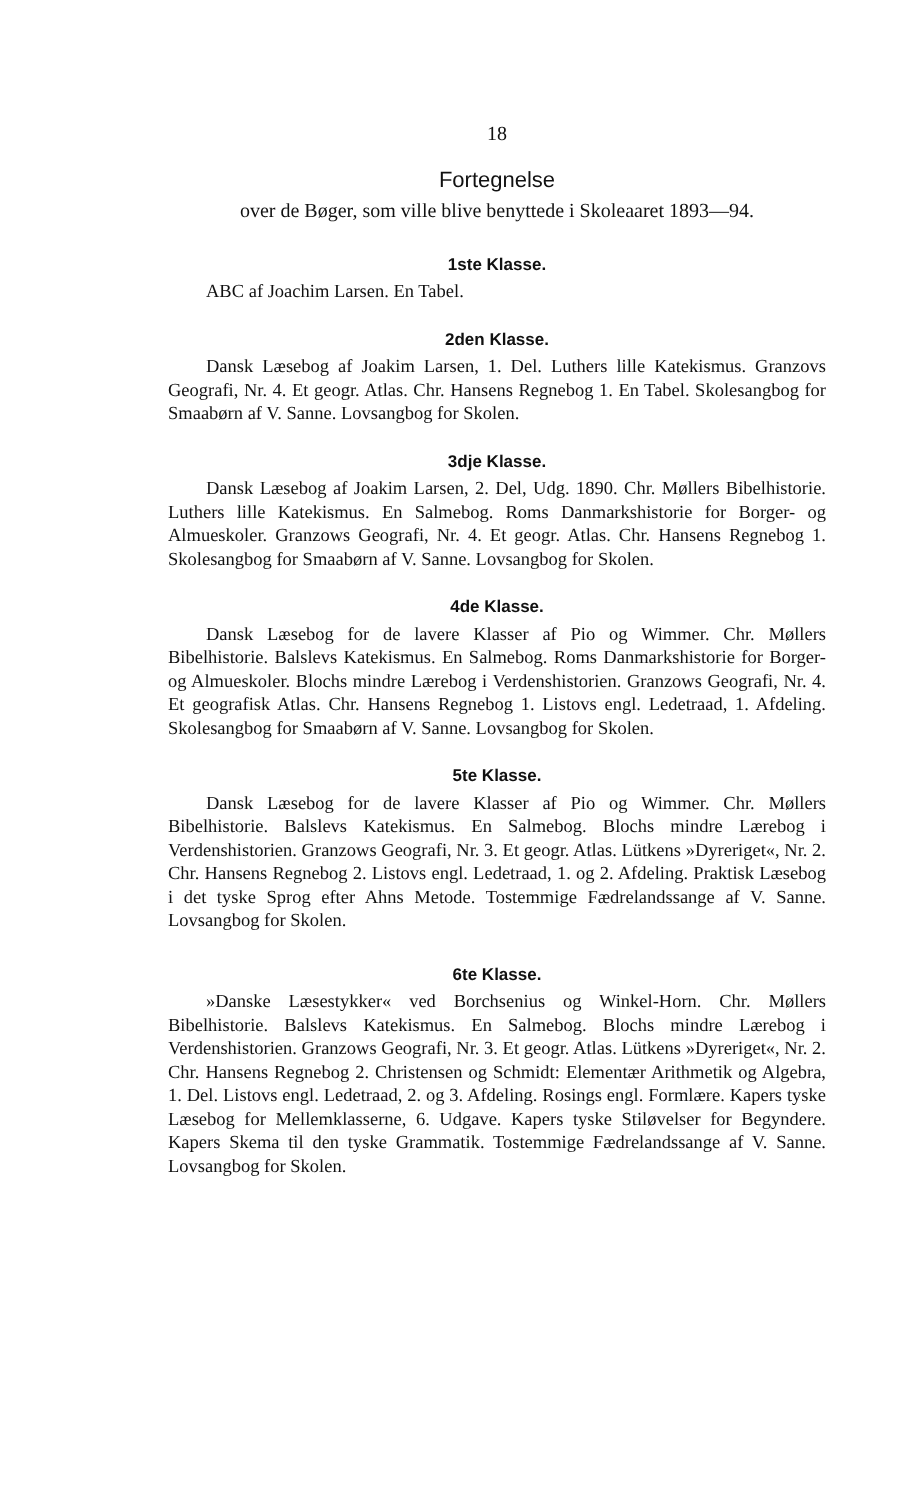18
Fortegnelse
over de Bøger, som ville blive benyttede i Skoleaaret 1893—94.
1ste Klasse.
ABC af Joachim Larsen. En Tabel.
2den Klasse.
Dansk Læsebog af Joakim Larsen, 1. Del. Luthers lille Katekismus. Granzovs Geografi, Nr. 4. Et geogr. Atlas. Chr. Hansens Regnebog 1. En Tabel. Skolesangbog for Smaabørn af V. Sanne. Lovsangbog for Skolen.
3dje Klasse.
Dansk Læsebog af Joakim Larsen, 2. Del, Udg. 1890. Chr. Møllers Bibelhistorie. Luthers lille Katekismus. En Salmebog. Roms Danmarkshistorie for Borger- og Almueskoler. Granzows Geografi, Nr. 4. Et geogr. Atlas. Chr. Hansens Regnebog 1. Skolesangbog for Smaabørn af V. Sanne. Lovsangbog for Skolen.
4de Klasse.
Dansk Læsebog for de lavere Klasser af Pio og Wimmer. Chr. Møllers Bibelhistorie. Balslevs Katekismus. En Salmebog. Roms Danmarkshistorie for Borger- og Almueskoler. Blochs mindre Lærebog i Verdenshistorien. Granzows Geografi, Nr. 4. Et geografisk Atlas. Chr. Hansens Regnebog 1. Listovs engl. Ledetraad, 1. Afdeling. Skolesangbog for Smaabørn af V. Sanne. Lovsangbog for Skolen.
5te Klasse.
Dansk Læsebog for de lavere Klasser af Pio og Wimmer. Chr. Møllers Bibelhistorie. Balslevs Katekismus. En Salmebog. Blochs mindre Lærebog i Verdenshistorien. Granzows Geografi, Nr. 3. Et geogr. Atlas. Lütkens »Dyreriget«, Nr. 2. Chr. Hansens Regnebog 2. Listovs engl. Ledetraad, 1. og 2. Afdeling. Praktisk Læsebog i det tyske Sprog efter Ahns Metode. Tostemmige Fædrelandssange af V. Sanne. Lovsangbog for Skolen.
6te Klasse.
»Danske Læsestykker« ved Borchsenius og Winkel-Horn. Chr. Møllers Bibelhistorie. Balslevs Katekismus. En Salmebog. Blochs mindre Lærebog i Verdenshistorien. Granzows Geografi, Nr. 3. Et geogr. Atlas. Lütkens »Dyreriget«, Nr. 2. Chr. Hansens Regnebog 2. Christensen og Schmidt: Elementær Arithmetik og Algebra, 1. Del. Listovs engl. Ledetraad, 2. og 3. Afdeling. Rosings engl. Formlære. Kapers tyske Læsebog for Mellemklasserne, 6. Udgave. Kapers tyske Stiløvelser for Begyndere. Kapers Skema til den tyske Grammatik. Tostemmige Fædrelandssange af V. Sanne. Lovsangbog for Skolen.